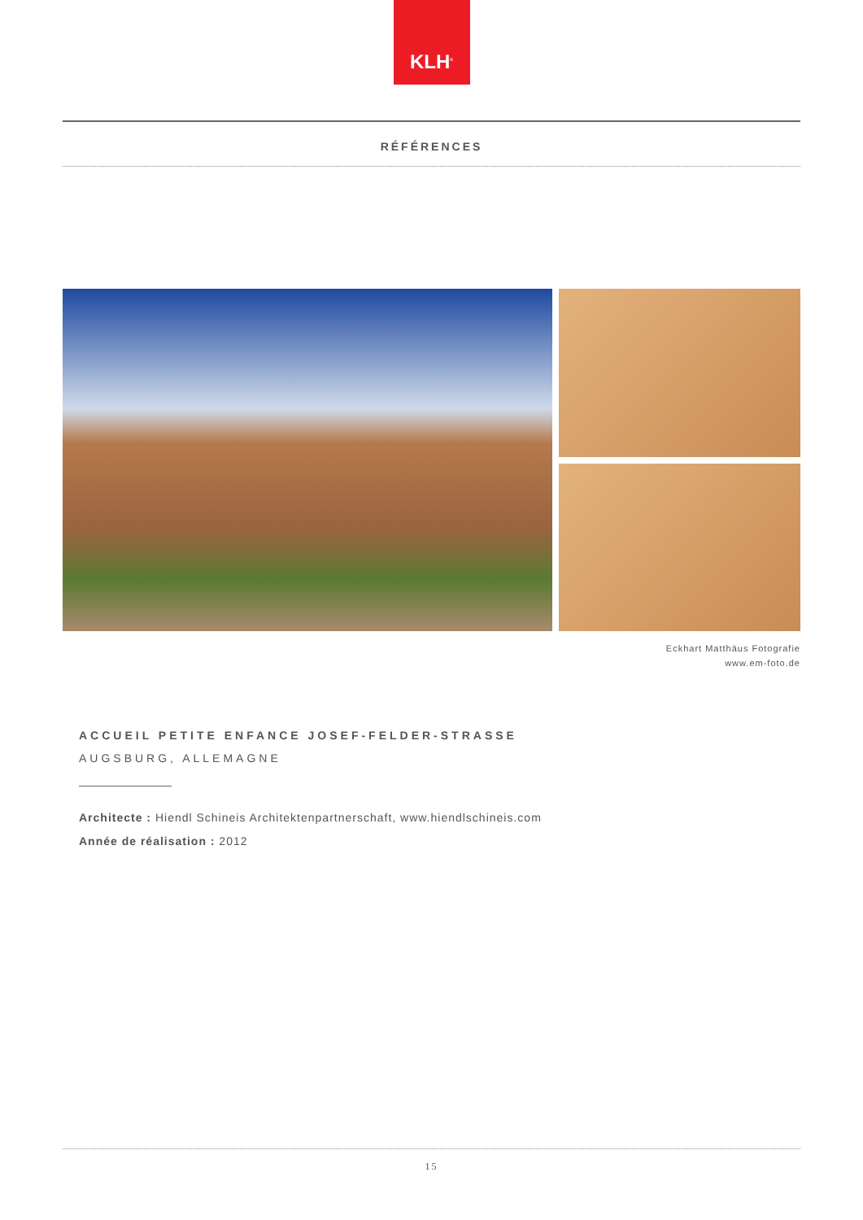KLH<sup>®</sup>
RÉFÉRENCES
Eckhart Matthäus Fotografie
www.em-foto.de
ACCUEIL PETITE ENFANCE JOSEF-FELDER-STRASSE
AUGSBURG, ALLEMAGNE
Architecte : Hiendl Schineis Architektenpartnerschaft, www.hiendlschineis.com
Année de réalisation : 2012
15